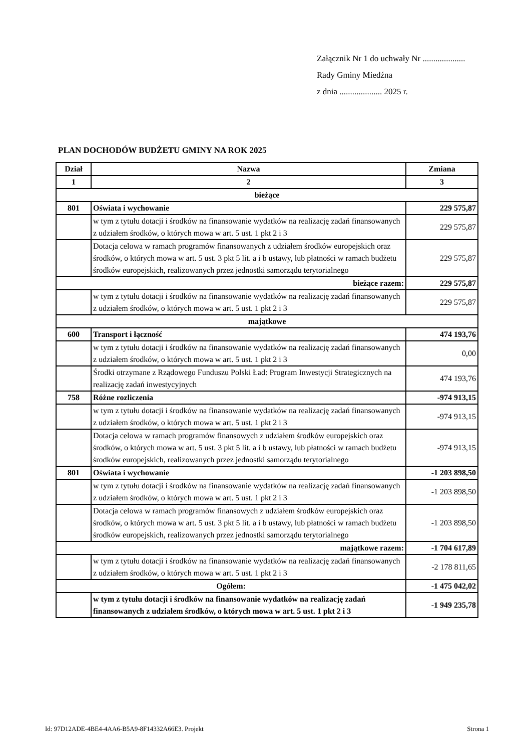Załącznik Nr 1 do uchwały Nr ....................
Rady Gminy Miedźna
z dnia .................... 2025 r.
PLAN DOCHODÓW BUDŻETU GMINY NA ROK 2025
| Dział | Nazwa | Zmiana |
| --- | --- | --- |
| 1 | 2 | 3 |
| bieżące | | |
| 801 | Oświata i wychowanie | 229 575,87 |
| | w tym z tytułu dotacji i środków na finansowanie wydatków na realizację zadań finansowanych z udziałem środków, o których mowa w art. 5 ust. 1 pkt 2 i 3 | 229 575,87 |
| | Dotacja celowa w ramach programów finansowanych z udziałem środków europejskich oraz środków, o których mowa w art. 5 ust. 3 pkt 5 lit. a i b ustawy, lub płatności w ramach budżetu środków europejskich, realizowanych przez jednostki samorządu terytorialnego | 229 575,87 |
| bieżące razem: | | 229 575,87 |
| | w tym z tytułu dotacji i środków na finansowanie wydatków na realizację zadań finansowanych z udziałem środków, o których mowa w art. 5 ust. 1 pkt 2 i 3 | 229 575,87 |
| majątkowe | | |
| 600 | Transport i łączność | 474 193,76 |
| | w tym z tytułu dotacji i środków na finansowanie wydatków na realizację zadań finansowanych z udziałem środków, o których mowa w art. 5 ust. 1 pkt 2 i 3 | 0,00 |
| | Środki otrzymane z Rządowego Funduszu Polski Ład: Program Inwestycji Strategicznych na realizację zadań inwestycyjnych | 474 193,76 |
| 758 | Różne rozliczenia | -974 913,15 |
| | w tym z tytułu dotacji i środków na finansowanie wydatków na realizację zadań finansowanych z udziałem środków, o których mowa w art. 5 ust. 1 pkt 2 i 3 | -974 913,15 |
| | Dotacja celowa w ramach programów finansowych z udziałem środków europejskich oraz środków, o których mowa w art. 5 ust. 3 pkt 5 lit. a i b ustawy, lub płatności w ramach budżetu środków europejskich, realizowanych przez jednostki samorządu terytorialnego | -974 913,15 |
| 801 | Oświata i wychowanie | -1 203 898,50 |
| | w tym z tytułu dotacji i środków na finansowanie wydatków na realizację zadań finansowanych z udziałem środków, o których mowa w art. 5 ust. 1 pkt 2 i 3 | -1 203 898,50 |
| | Dotacja celowa w ramach programów finansowych z udziałem środków europejskich oraz środków, o których mowa w art. 5 ust. 3 pkt 5 lit. a i b ustawy, lub płatności w ramach budżetu środków europejskich, realizowanych przez jednostki samorządu terytorialnego | -1 203 898,50 |
| majątkowe razem: | | -1 704 617,89 |
| | w tym z tytułu dotacji i środków na finansowanie wydatków na realizację zadań finansowanych z udziałem środków, o których mowa w art. 5 ust. 1 pkt 2 i 3 | -2 178 811,65 |
| Ogółem: | | -1 475 042,02 |
| | w tym z tytułu dotacji i środków na finansowanie wydatków na realizację zadań finansowanych z udziałem środków, o których mowa w art. 5 ust. 1 pkt 2 i 3 | -1 949 235,78 |
Id: 97D12ADE-4BE4-4AA6-B5A9-8F14332A66E3. Projekt
Strona 1